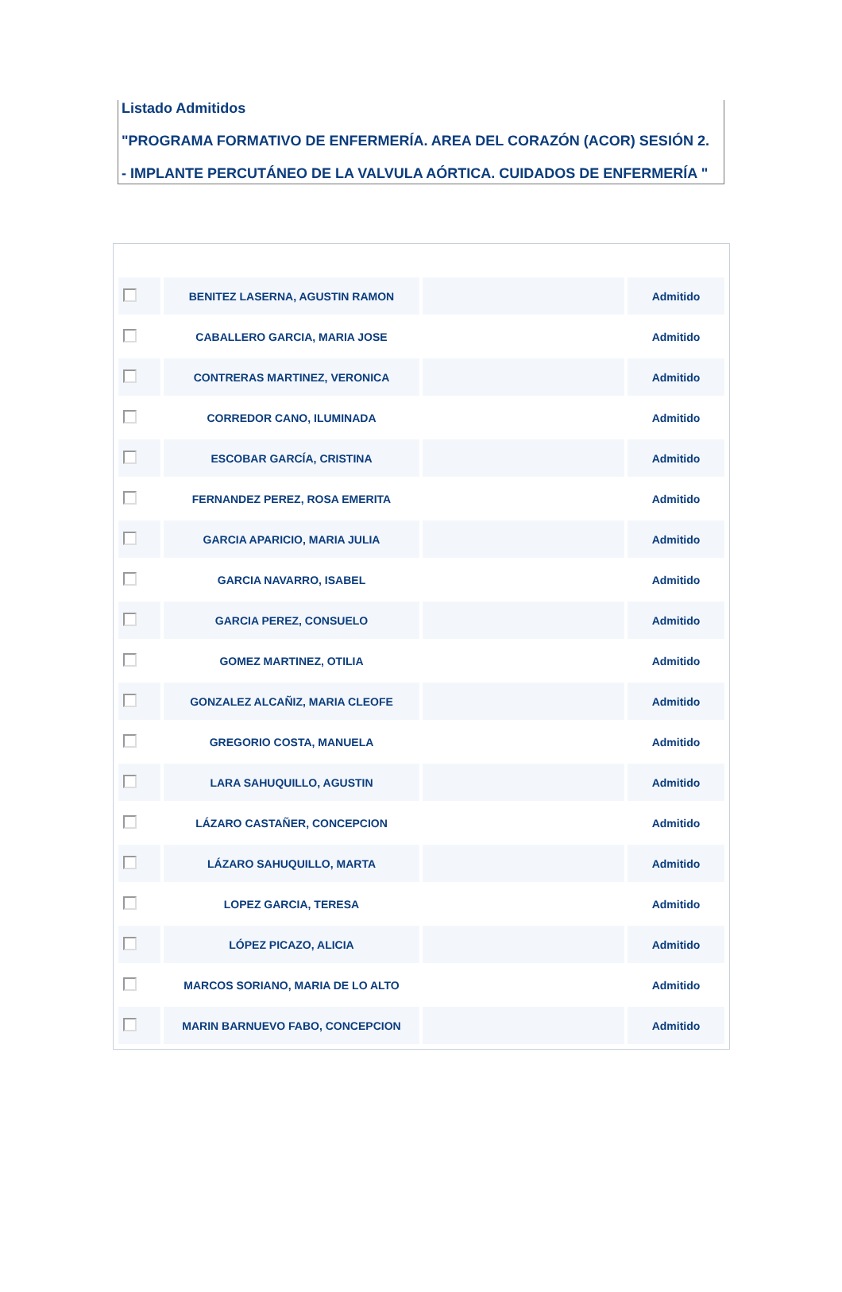Listado Admitidos
"PROGRAMA FORMATIVO DE ENFERMERÍA. AREA DEL CORAZÓN (ACOR) SESIÓN 2.
- IMPLANTE PERCUTÁNEO DE LA VALVULA AÓRTICA. CUIDADOS DE ENFERMERÍA "
| | BENITEZ LASERNA, AGUSTIN RAMON | | Admitido |
| | CABALLERO GARCIA, MARIA JOSE | | Admitido |
| | CONTRERAS MARTINEZ, VERONICA | | Admitido |
| | CORREDOR CANO, ILUMINADA | | Admitido |
| | ESCOBAR GARCÍA, CRISTINA | | Admitido |
| | FERNANDEZ PEREZ, ROSA EMERITA | | Admitido |
| | GARCIA APARICIO, MARIA JULIA | | Admitido |
| | GARCIA NAVARRO, ISABEL | | Admitido |
| | GARCIA PEREZ, CONSUELO | | Admitido |
| | GOMEZ MARTINEZ, OTILIA | | Admitido |
| | GONZALEZ ALCAÑIZ, MARIA CLEOFE | | Admitido |
| | GREGORIO COSTA, MANUELA | | Admitido |
| | LARA SAHUQUILLO, AGUSTIN | | Admitido |
| | LÁZARO CASTAÑER, CONCEPCION | | Admitido |
| | LÁZARO SAHUQUILLO, MARTA | | Admitido |
| | LOPEZ GARCIA, TERESA | | Admitido |
| | LÓPEZ PICAZO, ALICIA | | Admitido |
| | MARCOS SORIANO, MARIA DE LO ALTO | | Admitido |
| | MARIN BARNUEVO FABO, CONCEPCION | | Admitido |